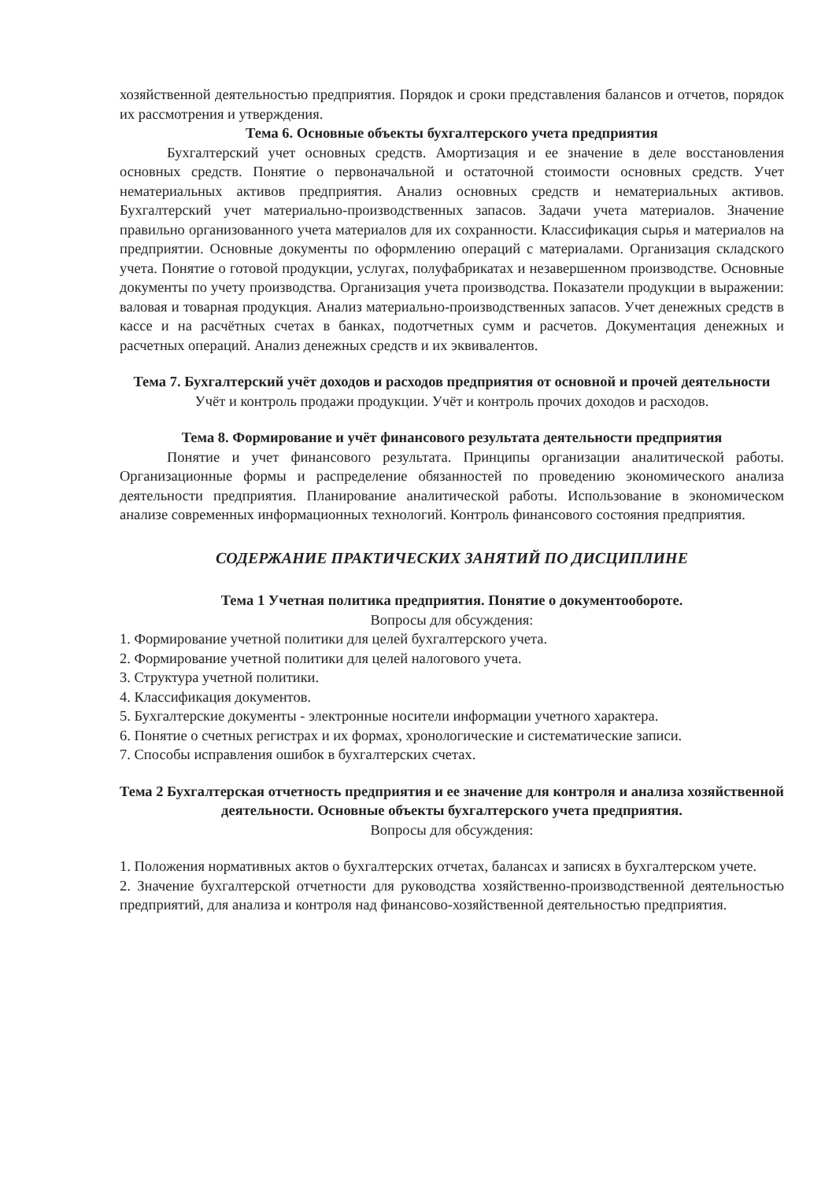хозяйственной деятельностью предприятия. Порядок и сроки представления балансов и отчетов, порядок их рассмотрения и утверждения.
Тема 6. Основные объекты бухгалтерского учета предприятия
Бухгалтерский учет основных средств. Амортизация и ее значение в деле восстановления основных средств. Понятие о первоначальной и остаточной стоимости основных средств. Учет нематериальных активов предприятия. Анализ основных средств и нематериальных активов. Бухгалтерский учет материально-производственных запасов. Задачи учета материалов. Значение правильно организованного учета материалов для их сохранности. Классификация сырья и материалов на предприятии. Основные документы по оформлению операций с материалами. Организация складского учета. Понятие о готовой продукции, услугах, полуфабрикатах и незавершенном производстве. Основные документы по учету производства. Организация учета производства. Показатели продукции в выражении: валовая и товарная продукция. Анализ материально-производственных запасов. Учет денежных средств в кассе и на расчётных счетах в банках, подотчетных сумм и расчетов. Документация денежных и расчетных операций. Анализ денежных средств и их эквивалентов.
Тема 7. Бухгалтерский учёт доходов и расходов предприятия от основной и прочей деятельности
Учёт и контроль продажи продукции. Учёт и контроль прочих доходов и расходов.
Тема 8. Формирование и учёт финансового результата деятельности предприятия
Понятие и учет финансового результата. Принципы организации аналитической работы. Организационные формы и распределение обязанностей по проведению экономического анализа деятельности предприятия. Планирование аналитической работы. Использование в экономическом анализе современных информационных технологий. Контроль финансового состояния предприятия.
СОДЕРЖАНИЕ ПРАКТИЧЕСКИХ ЗАНЯТИЙ ПО ДИСЦИПЛИНЕ
Тема 1 Учетная политика предприятия. Понятие о документообороте.
Вопросы для обсуждения:
1. Формирование учетной политики для целей бухгалтерского учета.
2. Формирование учетной политики для целей налогового учета.
3. Структура учетной политики.
4. Классификация документов.
5. Бухгалтерские документы - электронные носители информации учетного характера.
6. Понятие о счетных регистрах и их формах, хронологические и систематические записи.
7. Способы исправления ошибок в бухгалтерских счетах.
Тема 2 Бухгалтерская отчетность предприятия и ее значение для контроля и анализа хозяйственной деятельности. Основные объекты бухгалтерского учета предприятия.
Вопросы для обсуждения:
1. Положения нормативных актов о бухгалтерских отчетах, балансах и записях в бухгалтерском учете.
2. Значение бухгалтерской отчетности для руководства хозяйственно-производственной деятельностью предприятий, для анализа и контроля над финансово-хозяйственной деятельностью предприятия.